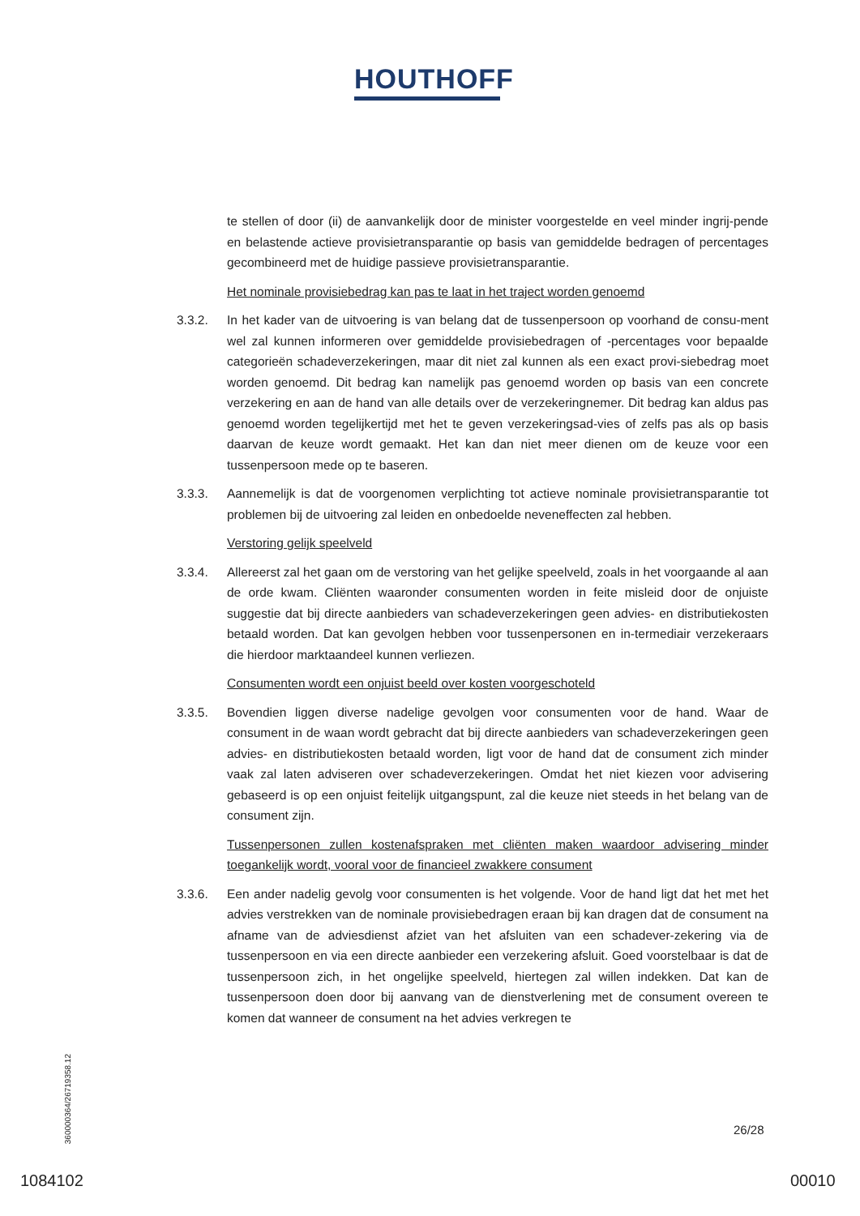HOUTHOFF
te stellen of door (ii) de aanvankelijk door de minister voorgestelde en veel minder ingrij-pende en belastende actieve provisietransparantie op basis van gemiddelde bedragen of percentages gecombineerd met de huidige passieve provisietransparantie.
Het nominale provisiebedrag kan pas te laat in het traject worden genoemd
3.3.2. In het kader van de uitvoering is van belang dat de tussenpersoon op voorhand de consu-ment wel zal kunnen informeren over gemiddelde provisiebedragen of -percentages voor bepaalde categorieën schadeverzekeringen, maar dit niet zal kunnen als een exact provi-siebedrag moet worden genoemd. Dit bedrag kan namelijk pas genoemd worden op basis van een concrete verzekering en aan de hand van alle details over de verzekeringnemer. Dit bedrag kan aldus pas genoemd worden tegelijkertijd met het te geven verzekeringsad-vies of zelfs pas als op basis daarvan de keuze wordt gemaakt. Het kan dan niet meer dienen om de keuze voor een tussenpersoon mede op te baseren.
3.3.3. Aannemelijk is dat de voorgenomen verplichting tot actieve nominale provisietransparantie tot problemen bij de uitvoering zal leiden en onbedoelde neveneffecten zal hebben.
Verstoring gelijk speelveld
3.3.4. Allereerst zal het gaan om de verstoring van het gelijke speelveld, zoals in het voorgaande al aan de orde kwam. Cliënten waaronder consumenten worden in feite misleid door de onjuiste suggestie dat bij directe aanbieders van schadeverzekeringen geen advies- en distributiekosten betaald worden. Dat kan gevolgen hebben voor tussenpersonen en in-termediair verzekeraars die hierdoor marktaandeel kunnen verliezen.
Consumenten wordt een onjuist beeld over kosten voorgeschoteld
3.3.5. Bovendien liggen diverse nadelige gevolgen voor consumenten voor de hand. Waar de consument in de waan wordt gebracht dat bij directe aanbieders van schadeverzekeringen geen advies- en distributiekosten betaald worden, ligt voor de hand dat de consument zich minder vaak zal laten adviseren over schadeverzekeringen. Omdat het niet kiezen voor advisering gebaseerd is op een onjuist feitelijk uitgangspunt, zal die keuze niet steeds in het belang van de consument zijn.
Tussenpersonen zullen kostenafspraken met cliënten maken waardoor advisering minder toegankelijk wordt, vooral voor de financieel zwakkere consument
3.3.6. Een ander nadelig gevolg voor consumenten is het volgende. Voor de hand ligt dat het met het advies verstrekken van de nominale provisiebedragen eraan bij kan dragen dat de consument na afname van de adviesdienst afziet van het afsluiten van een schadever-zekering via de tussenpersoon en via een directe aanbieder een verzekering afsluit. Goed voorstelbaar is dat de tussenpersoon zich, in het ongelijke speelveld, hiertegen zal willen indekken. Dat kan de tussenpersoon doen door bij aanvang van de dienstverlening met de consument overeen te komen dat wanneer de consument na het advies verkregen te
360000364/26719358.12
26/28
1084102 00010